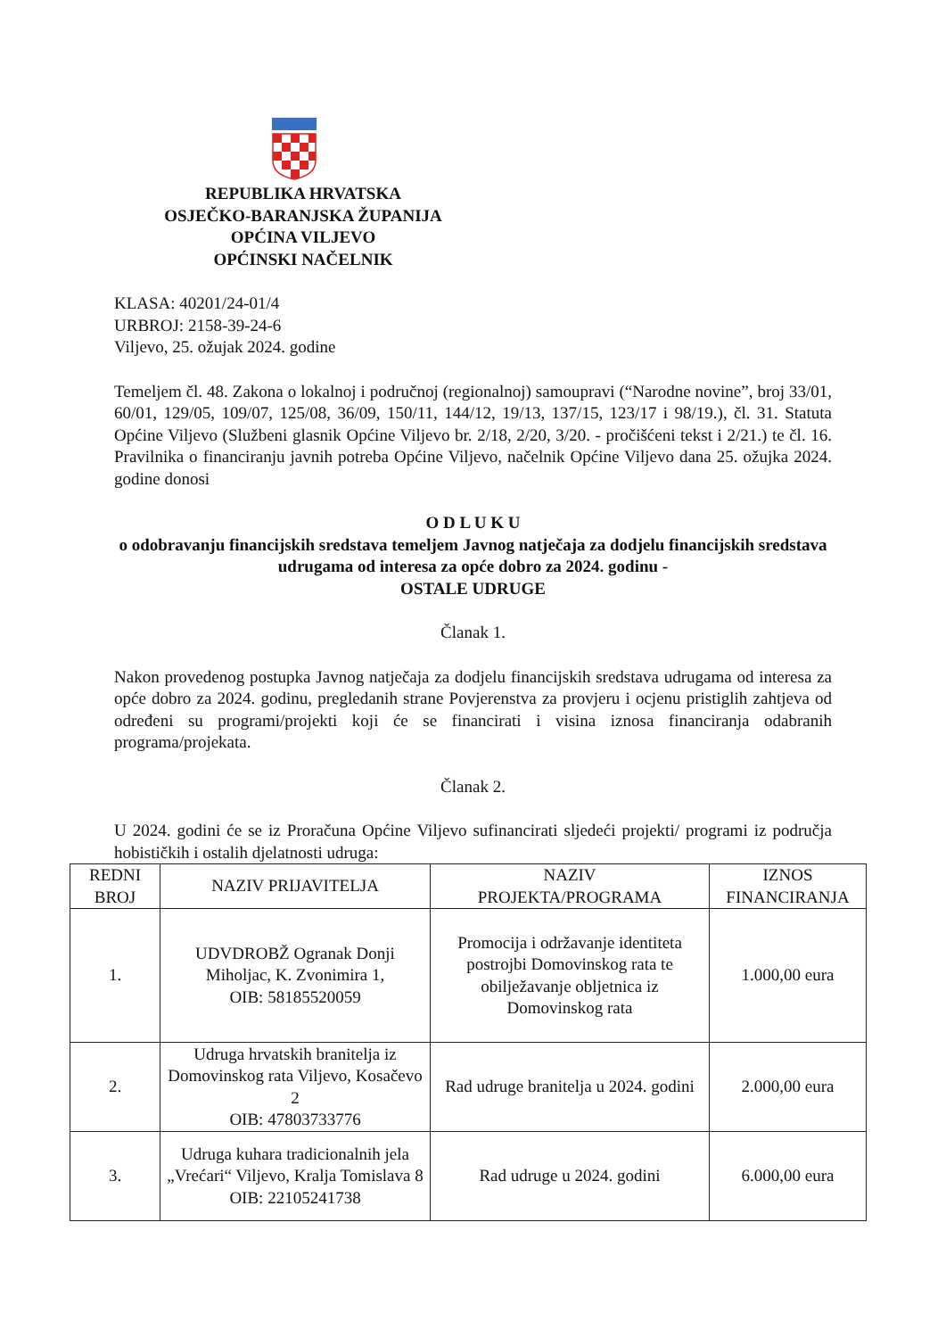REPUBLIKA HRVATSKA
OSJEČKO-BARANJSKA ŽUPANIJA
OPĆINA VILJEVO
OPĆINSKI NAČELNIK
KLASA: 40201/24-01/4
URBROJ: 2158-39-24-6
Viljevo, 25. ožujak 2024. godine
Temeljem čl. 48. Zakona o lokalnoj i područnoj (regionalnoj) samoupravi (“Narodne novine”, broj 33/01, 60/01, 129/05, 109/07, 125/08, 36/09, 150/11, 144/12, 19/13, 137/15, 123/17 i 98/19.), čl. 31. Statuta Općine Viljevo (Službeni glasnik Općine Viljevo br. 2/18, 2/20, 3/20. - pročišćeni tekst i 2/21.) te čl. 16. Pravilnika o financiranju javnih potreba Općine Viljevo, načelnik Općine Viljevo dana 25. ožujka 2024. godine donosi
O D L U K U
o odobravanju financijskih sredstava temeljem Javnog natječaja za dodjelu financijskih sredstava udrugama od interesa za opće dobro za 2024. godinu -
OSTALE UDRUGE
Članak 1.
Nakon provedenog postupka Javnog natječaja za dodjelu financijskih sredstava udrugama od interesa za opće dobro za 2024. godinu, pregledanih strane Povjerenstva za provjeru i ocjenu pristiglih zahtjeva od određeni su programi/projekti koji će se financirati i visina iznosa financiranja odabranih programa/projekata.
Članak 2.
U 2024. godini će se iz Proračuna Općine Viljevo sufinancirati sljedeći projekti/ programi iz područja hobističkih i ostalih djelatnosti udruga:
| REDNI BROJ | NAZIV PRIJAVITELJA | NAZIV PROJEKTA/PROGRAMA | IZNOS FINANCIRANJA |
| --- | --- | --- | --- |
| 1. | UDVDROBŽ Ogranak Donji Miholjac, K. Zvonimira 1, OIB: 58185520059 | Promocija i održavanje identiteta postrojbi Domovinskog rata te obilježavanje obljetnica iz Domovinskog rata | 1.000,00 eura |
| 2. | Udruga hrvatskih branitelja iz Domovinskog rata Viljevo, Kosačevo 2 OIB: 47803733776 | Rad udruge branitelja u 2024. godini | 2.000,00 eura |
| 3. | Udruga kuhara tradicionalnih jela „Vrećari“ Viljevo, Kralja Tomislava 8 OIB: 22105241738 | Rad udruge u 2024. godini | 6.000,00 eura |